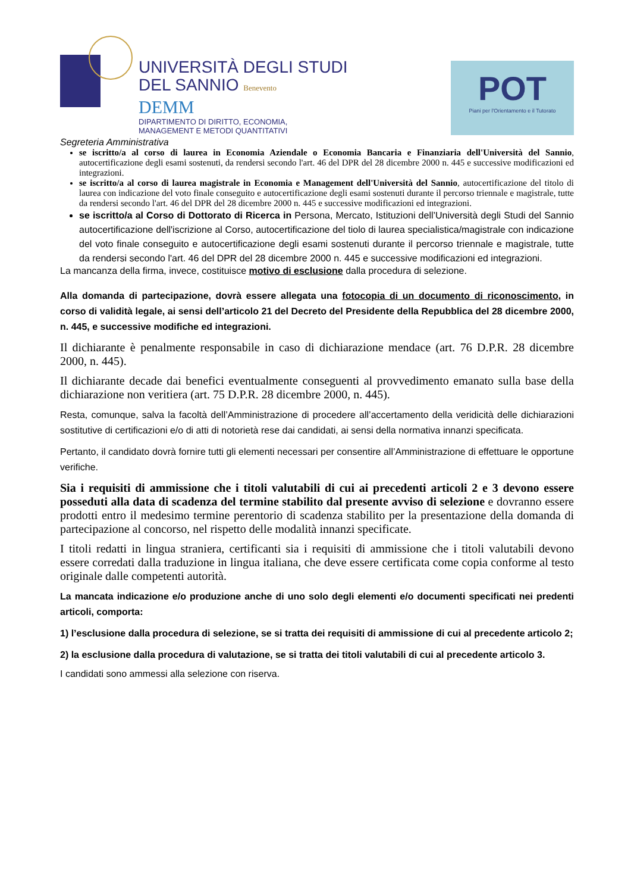UNIVERSITÀ DEGLI STUDI
DEL SANNIO Benevento
DEMM
DIPARTIMENTO DI DIRITTO, ECONOMIA,
MANAGEMENT E METODI QUANTITATIVI
POT
Piani per l'Orientamento e il Tutorato
Segreteria Amministrativa
se iscritto/a al corso di laurea in Economia Aziendale o Economia Bancaria e Finanziaria dell'Università del Sannio, autocertificazione degli esami sostenuti, da rendersi secondo l'art. 46 del DPR del 28 dicembre 2000 n. 445 e successive modificazioni ed integrazioni.
se iscritto/a al corso di laurea magistrale in Economia e Management dell'Università del Sannio, autocertificazione del titolo di laurea con indicazione del voto finale conseguito e autocertificazione degli esami sostenuti durante il percorso triennale e magistrale, tutte da rendersi secondo l'art. 46 del DPR del 28 dicembre 2000 n. 445 e successive modificazioni ed integrazioni.
se iscritto/a al Corso di Dottorato di Ricerca in Persona, Mercato, Istituzioni dell’Università degli Studi del Sannio autocertificazione dell'iscrizione al Corso, autocertificazione del tiolo di laurea specialistica/magistrale con indicazione del voto finale conseguito e autocertificazione degli esami sostenuti durante il percorso triennale e magistrale, tutte da rendersi secondo l'art. 46 del DPR del 28 dicembre 2000 n. 445 e successive modificazioni ed integrazioni.
La mancanza della firma, invece, costituisce motivo di esclusione dalla procedura di selezione.
Alla domanda di partecipazione, dovrà essere allegata una fotocopia di un documento di riconoscimento, in corso di validità legale, ai sensi dell’articolo 21 del Decreto del Presidente della Repubblica del 28 dicembre 2000, n. 445, e successive modifiche ed integrazioni.
Il dichiarante è penalmente responsabile in caso di dichiarazione mendace (art. 76 D.P.R. 28 dicembre 2000, n. 445).
Il dichiarante decade dai benefici eventualmente conseguenti al provvedimento emanato sulla base della dichiarazione non veritiera (art. 75 D.P.R. 28 dicembre 2000, n. 445).
Resta, comunque, salva la facoltà dell’Amministrazione di procedere all’accertamento della veridicità delle dichiarazioni sostitutive di certificazioni e/o di atti di notorietà rese dai candidati, ai sensi della normativa innanzi specificata.
Pertanto, il candidato dovrà fornire tutti gli elementi necessari per consentire all’Amministrazione di effettuare le opportune verifiche.
Sia i requisiti di ammissione che i titoli valutabili di cui ai precedenti articoli 2 e 3 devono essere posseduti alla data di scadenza del termine stabilito dal presente avviso di selezione e dovranno essere prodotti entro il medesimo termine perentorio di scadenza stabilito per la presentazione della domanda di partecipazione al concorso, nel rispetto delle modalità innanzi specificate.
I titoli redatti in lingua straniera, certificanti sia i requisiti di ammissione che i titoli valutabili devono essere corredati dalla traduzione in lingua italiana, che deve essere certificata come copia conforme al testo originale dalle competenti autorità.
La mancata indicazione e/o produzione anche di uno solo degli elementi e/o documenti specificati nei predenti articoli, comporta:
1) l’esclusione dalla procedura di selezione, se si tratta dei requisiti di ammissione di cui al precedente articolo 2;
2) la esclusione dalla procedura di valutazione, se si tratta dei titoli valutabili di cui al precedente articolo 3.
I candidati sono ammessi alla selezione con riserva.